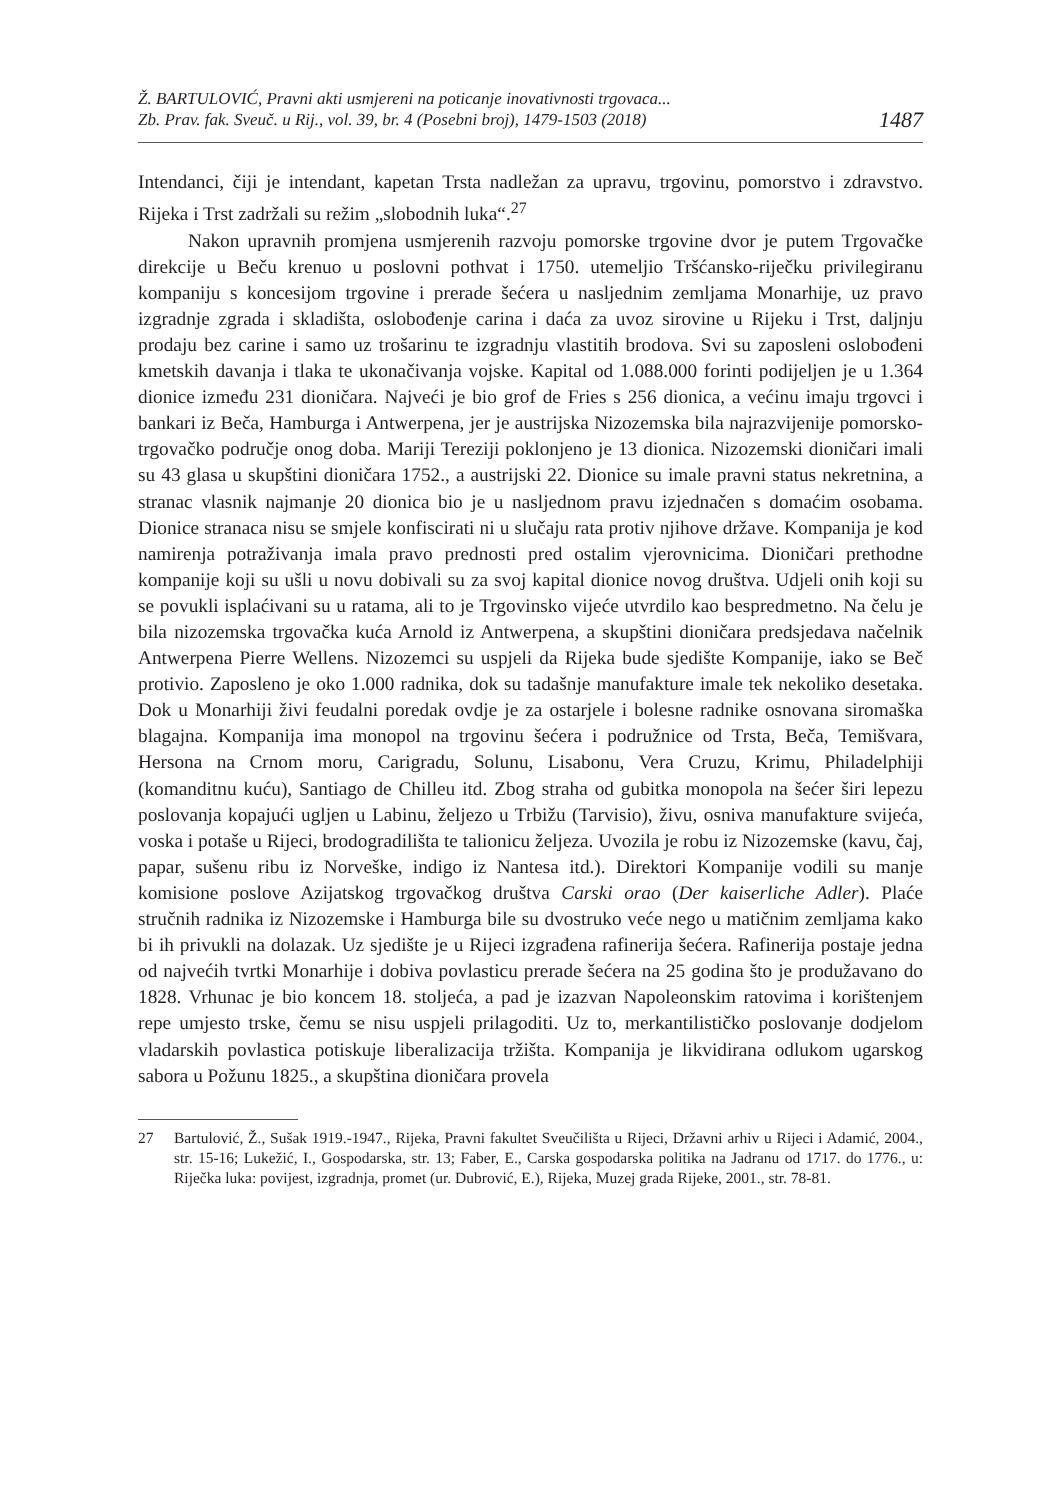Ž. BARTULOVIĆ, Pravni akti usmjereni na poticanje inovativnosti trgovaca...
Zb. Prav. fak. Sveuč. u Rij., vol. 39, br. 4 (Posebni broj), 1479-1503 (2018)
1487
Intendanci, čiji je intendant, kapetan Trsta nadležan za upravu, trgovinu, pomorstvo i zdravstvo. Rijeka i Trst zadržali su režim „slobodnih luka“.<sup>27</sup>
Nakon upravnih promjena usmjerenih razvoju pomorske trgovine dvor je putem Trgovačke direkcije u Beču krenuo u poslovni pothvat i 1750. utemeljio Tršćansko-riječku privilegiranu kompaniju s koncesijom trgovine i prerade šećera u nasljednim zemljama Monarhije, uz pravo izgradnje zgrada i skladišta, oslobođenje carina i daća za uvoz sirovine u Rijeku i Trst, daljnju prodaju bez carine i samo uz trošarinu te izgradnju vlastitih brodova. Svi su zaposleni oslobođeni kmetskih davanja i tlaka te ukonačivanja vojske. Kapital od 1.088.000 forinti podijeljen je u 1.364 dionice između 231 dioničara. Najveći je bio grof de Fries s 256 dionica, a većinu imaju trgovci i bankari iz Beča, Hamburga i Antwerpena, jer je austrijska Nizozemska bila najrazvijenije pomorsko-trgovačko područje onog doba. Mariji Tereziji poklonjeno je 13 dionica. Nizozemski dioničari imali su 43 glasa u skupštini dioničara 1752., a austrijski 22. Dionice su imale pravni status nekretnina, a stranac vlasnik najmanje 20 dionica bio je u nasljednom pravu izjednačen s domaćim osobama. Dionice stranaca nisu se smjele konfiscirati ni u slučaju rata protiv njihove države. Kompanija je kod namirenja potraživanja imala pravo prednosti pred ostalim vjerovnicima. Dioničari prethodne kompanije koji su ušli u novu dobivali su za svoj kapital dionice novog društva. Udjeli onih koji su se povukli isplaćivani su u ratama, ali to je Trgovinsko vijeće utvrdilo kao bespredmetno. Na čelu je bila nizozemska trgovačka kuća Arnold iz Antwerpena, a skupštini dioničara predsjedava načelnik Antwerpena Pierre Wellens. Nizozemci su uspjeli da Rijeka bude sjedište Kompanije, iako se Beč protivio. Zaposleno je oko 1.000 radnika, dok su tadašnje manufakture imale tek nekoliko desetaka. Dok u Monarhiji živi feudalni poredak ovdje je za ostarjele i bolesne radnike osnovana siromaška blagajna. Kompanija ima monopol na trgovinu šećera i podružnice od Trsta, Beča, Temišvara, Hersona na Crnom moru, Carigradu, Solunu, Lisabonu, Vera Cruzu, Krimu, Philadelphiji (komanditnu kuću), Santiago de Chilleu itd. Zbog straha od gubitka monopola na šećer širi lepezu poslovanja kopajući ugljen u Labinu, željezo u Trbižu (Tarvisio), živu, osniva manufakture svijeća, voska i potaše u Rijeci, brodogradilišta te talionicu željeza. Uvozila je robu iz Nizozemske (kavu, čaj, papar, sušenu ribu iz Norveške, indigo iz Nantesa itd.). Direktori Kompanije vodili su manje komisione poslove Azijatskog trgovačkog društva Carski orao (Der kaiserliche Adler). Plaće stručnih radnika iz Nizozemske i Hamburga bile su dvostruko veće nego u matičnim zemljama kako bi ih privukli na dolazak. Uz sjedište je u Rijeci izgrađena rafinerija šećera. Rafinerija postaje jedna od najvećih tvrtki Monarhije i dobiva povlasticu prerade šećera na 25 godina što je produžavano do 1828. Vrhunac je bio koncem 18. stoljeća, a pad je izazvan Napoleonskim ratovima i korištenjem repe umjesto trske, čemu se nisu uspjeli prilagoditi. Uz to, merkantilističko poslovanje dodjelom vladarskih povlastica potiskuje liberalizacija tržišta. Kompanija je likvidirana odlukom ugarskog sabora u Požunu 1825., a skupština dioničara provela
27 Bartulović, Ž., Sušak 1919.-1947., Rijeka, Pravni fakultet Sveučilišta u Rijeci, Državni arhiv u Rijeci i Adamić, 2004., str. 15-16; Lukežić, I., Gospodarska, str. 13; Faber, E., Carska gospodarska politika na Jadranu od 1717. do 1776., u: Riječka luka: povijest, izgradnja, promet (ur. Dubrović, E.), Rijeka, Muzej grada Rijeke, 2001., str. 78-81.